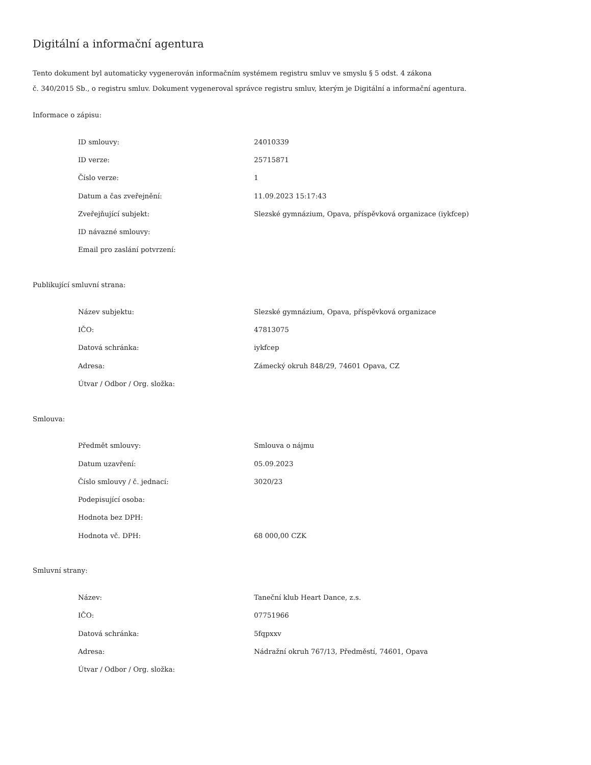Digitální a informační agentura
Tento dokument byl automaticky vygenerován informačním systémem registru smluv ve smyslu § 5 odst. 4 zákona
č. 340/2015 Sb., o registru smluv. Dokument vygeneroval správce registru smluv, kterým je Digitální a informační agentura.
Informace o zápisu:
| ID smlouvy: | 24010339 |
| ID verze: | 25715871 |
| Číslo verze: | 1 |
| Datum a čas zveřejnění: | 11.09.2023 15:17:43 |
| Zveřejňující subjekt: | Slezské gymnázium, Opava, příspěvková organizace (iykfcep) |
| ID návazné smlouvy: | |
| Email pro zaslání potvrzení: | |
Publikující smluvní strana:
| Název subjektu: | Slezské gymnázium, Opava, příspěvková organizace |
| IČO: | 47813075 |
| Datová schránka: | iykfcep |
| Adresa: | Zámecký okruh 848/29, 74601 Opava, CZ |
| Útvar / Odbor / Org. složka: | |
Smlouva:
| Předmět smlouvy: | Smlouva o nájmu |
| Datum uzavření: | 05.09.2023 |
| Číslo smlouvy / č. jednací: | 3020/23 |
| Podepisující osoba: | |
| Hodnota bez DPH: | |
| Hodnota vč. DPH: | 68 000,00 CZK |
Smluvní strany:
| Název: | Taneční klub Heart Dance, z.s. |
| IČO: | 07751966 |
| Datová schránka: | 5fqpxxv |
| Adresa: | Nádražní okruh 767/13, Předměstí, 74601, Opava |
| Útvar / Odbor / Org. složka: | |